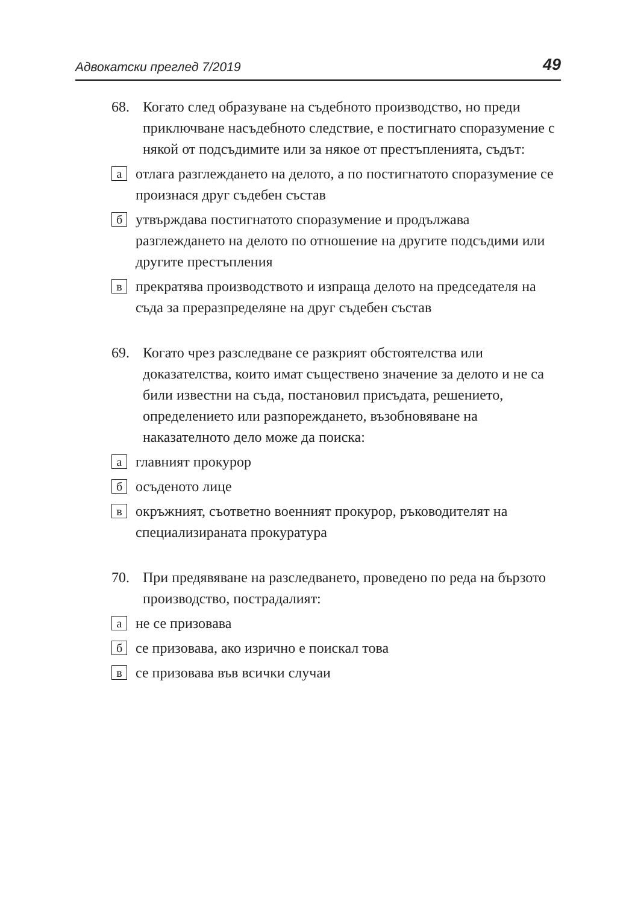Адвокатски преглед 7/2019 49
68. Когато след образуване на съдебното производство, но преди приключване насъдебното следствие, е постигнато споразумение с някой от подсъдимите или за някое от престъпленията, съдът:
аотлага разглеждането на делото, а по постигнатото споразумение се произнася друг съдебен състав
бутвърждава постигнатото споразумение и продължава разглеждането на делото по отношение на другите подсъдими или другите престъпления
впрекратява производството и изпраща делото на председателя на съда за преразпределяне на друг съдебен състав
69. Когато чрез разследване се разкрият обстоятелства или доказателства, които имат съществено значение за делото и не са били известни на съда, постановил присъдата, решението, определението или разпореждането, възобновяване на наказателното дело може да поиска:
аглавният прокурор
босъденото лице
вокръжният, съответно военният прокурор, ръководителят на специализираната прокуратура
70. При предявяване на разследването, проведено по реда на бързото производство, пострадалият:
ане се призовава
бсе призовава, ако изрично е поискал това
все призовава във всички случаи